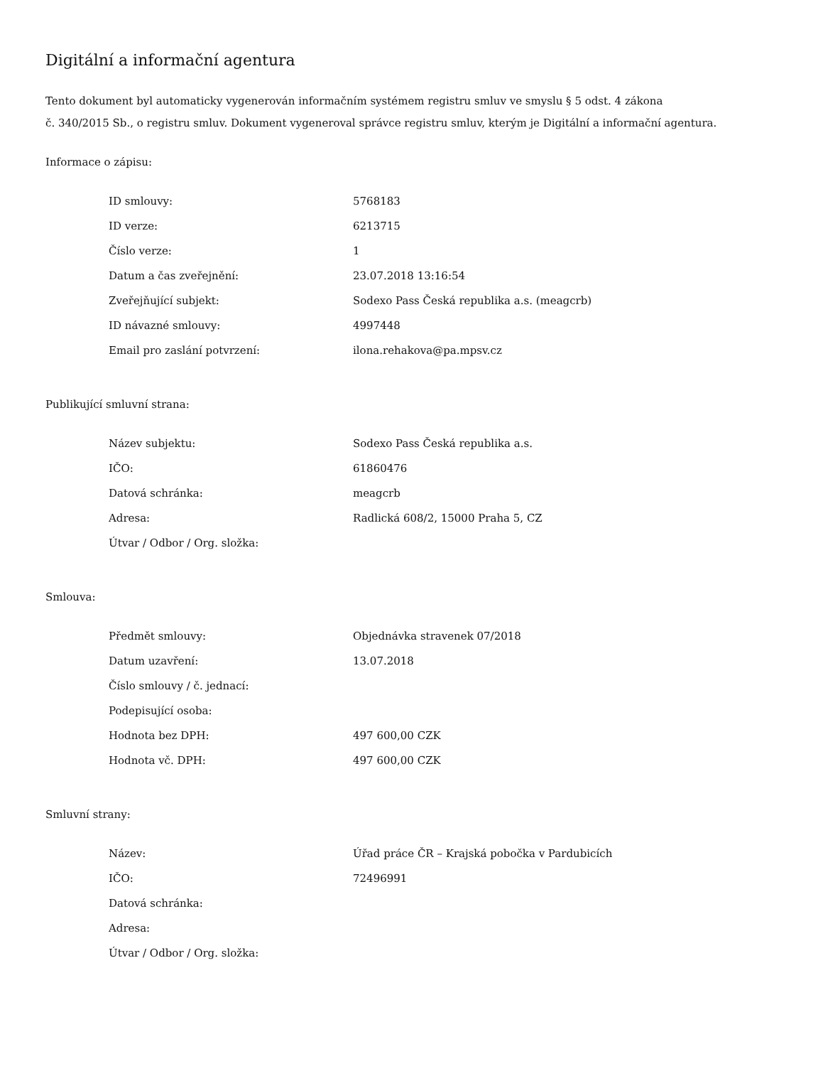Digitální a informační agentura
Tento dokument byl automaticky vygenerován informačním systémem registru smluv ve smyslu § 5 odst. 4 zákona
č. 340/2015 Sb., o registru smluv. Dokument vygeneroval správce registru smluv, kterým je Digitální a informační agentura.
Informace o zápisu:
| ID smlouvy: | 5768183 |
| ID verze: | 6213715 |
| Číslo verze: | 1 |
| Datum a čas zveřejnění: | 23.07.2018 13:16:54 |
| Zveřejňující subjekt: | Sodexo Pass Česká republika a.s. (meagcrb) |
| ID návazné smlouvy: | 4997448 |
| Email pro zaslání potvrzení: | ilona.rehakova@pa.mpsv.cz |
Publikující smluvní strana:
| Název subjektu: | Sodexo Pass Česká republika a.s. |
| IČO: | 61860476 |
| Datová schránka: | meagcrb |
| Adresa: | Radlická 608/2, 15000 Praha 5, CZ |
| Útvar / Odbor / Org. složka: | |
Smlouva:
| Předmět smlouvy: | Objednávka stravenek 07/2018 |
| Datum uzavření: | 13.07.2018 |
| Číslo smlouvy / č. jednací: | |
| Podepisující osoba: | |
| Hodnota bez DPH: | 497 600,00 CZK |
| Hodnota vč. DPH: | 497 600,00 CZK |
Smluvní strany:
| Název: | Úřad práce ČR – Krajská pobočka v Pardubicích |
| IČO: | 72496991 |
| Datová schránka: | |
| Adresa: | |
| Útvar / Odbor / Org. složka: | |